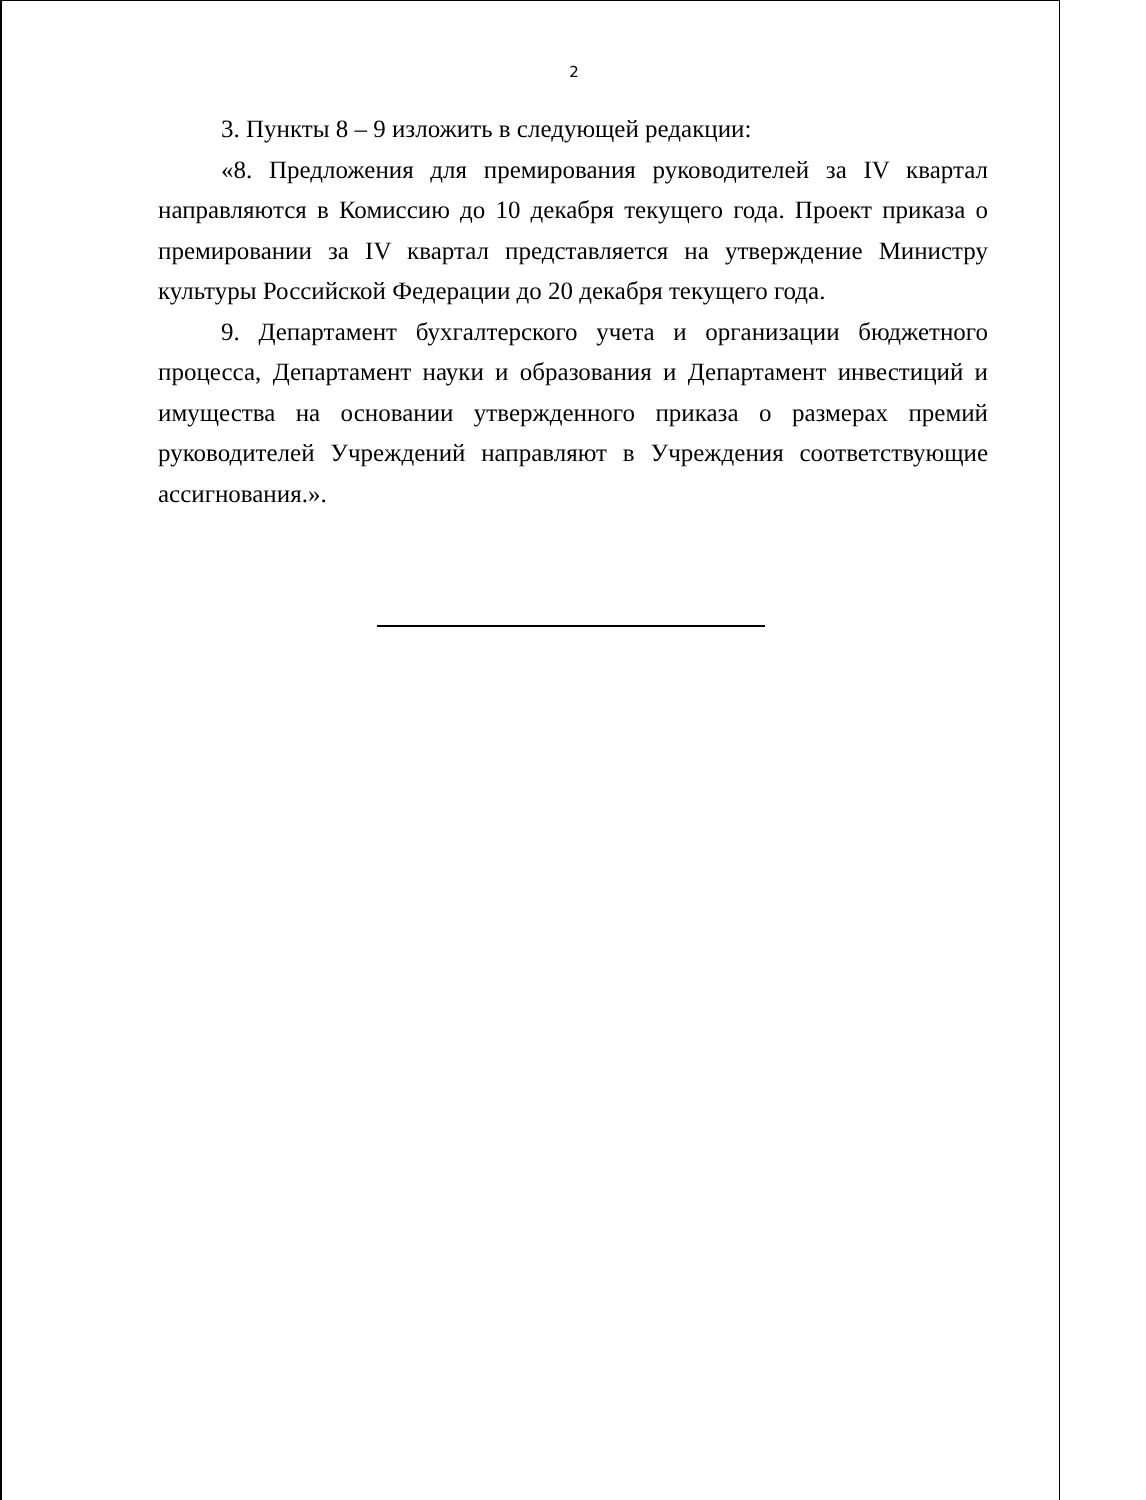2
3. Пункты 8 – 9 изложить в следующей редакции:
«8. Предложения для премирования руководителей за IV квартал направляются в Комиссию до 10 декабря текущего года. Проект приказа о премировании за IV квартал представляется на утверждение Министру культуры Российской Федерации до 20 декабря текущего года.
9. Департамент бухгалтерского учета и организации бюджетного процесса, Департамент науки и образования и Департамент инвестиций и имущества на основании утвержденного приказа о размерах премий руководителей Учреждений направляют в Учреждения соответствующие ассигнования.».